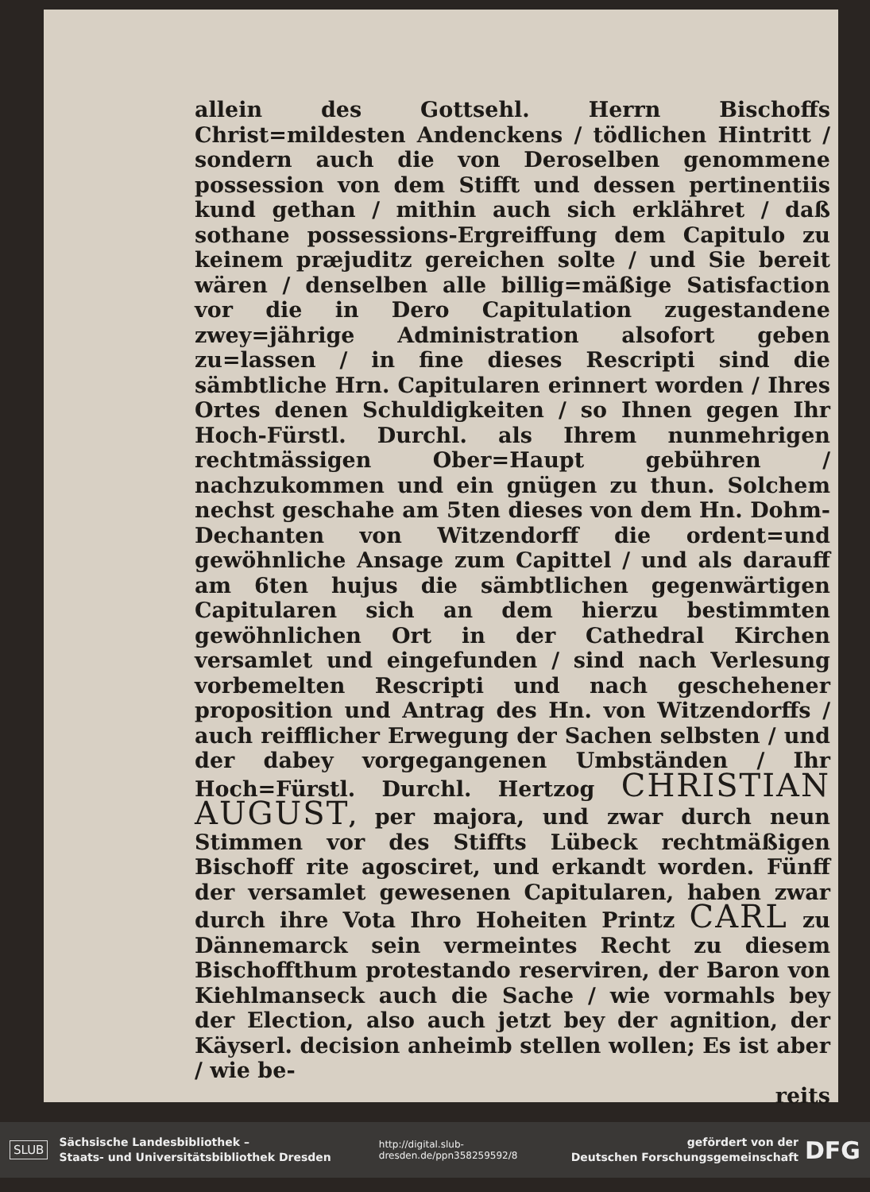allein des Gottsehl. Herrn Bischoffs Christ=mildesten Andenckens / tödlichen Hintritt / sondern auch die von Deroselben genommene possession von dem Stifft und dessen pertinentiis kund gethan / mithin auch sich erklähret / daß sothane possessions-Ergreiffung dem Capitulo zu keinem præjuditz gereichen solte / und Sie bereit wären / denselben alle billig=mäßige Satisfaction vor die in Dero Capitulation zugestandene zwey=jährige Administration alsofort geben zu=lassen / in fine dieses Rescripti sind die sämbtliche Hrn. Capitularen erinnert worden / Ihres Ortes denen Schuldigkeiten / so Ihnen gegen Ihr Hoch-Fürstl. Durchl. als Ihrem nunmehrigen rechtmässigen Ober=Haupt gebühren / nachzukommen und ein gnügen zu thun. Solchem nechst geschahe am 5ten dieses von dem Hn. Dohm-Dechanten von Witzendorff die ordent=und gewöhnliche Ansage zum Capittel / und als darauff am 6ten hujus die sämbtlichen gegenwärtigen Capitularen sich an dem hierzu bestimmten gewöhnlichen Ort in der Cathedral Kirchen versamlet und eingefunden / sind nach Verlesung vorbemelten Rescripti und nach geschehener proposition und Antrag des Hn. von Witzendorffs / auch reifflicher Erwegung der Sachen selbsten / und der dabey vorgegangenen Umbständen / Ihr Hoch=Fürstl. Durchl. Hertzog CHRISTIAN AUGUST, per majora, und zwar durch neun Stimmen vor des Stiffts Lübeck rechtmäßigen Bischoff rite agosciret, und erkandt worden. Fünff der versamlet gewesenen Capitularen, haben zwar durch ihre Vota Ihro Hoheiten Printz CARL zu Dännemarck sein vermeintes Recht zu diesem Bischoffthum protestando reserviren, der Baron von Kiehlmanseck auch die Sache / wie vormahls bey der Election, also auch jetzt bey der agnition, der Käyserl. decision anheimb stellen wollen; Es ist aber / wie be-
reits
SLUB
Sächsische Landesbibliothek –
Staats- und Universitätsbibliothek Dresden
http://digital.slub-dresden.de/ppn358259592/8
gefördert von der
Deutschen Forschungsgemeinschaft
DFG